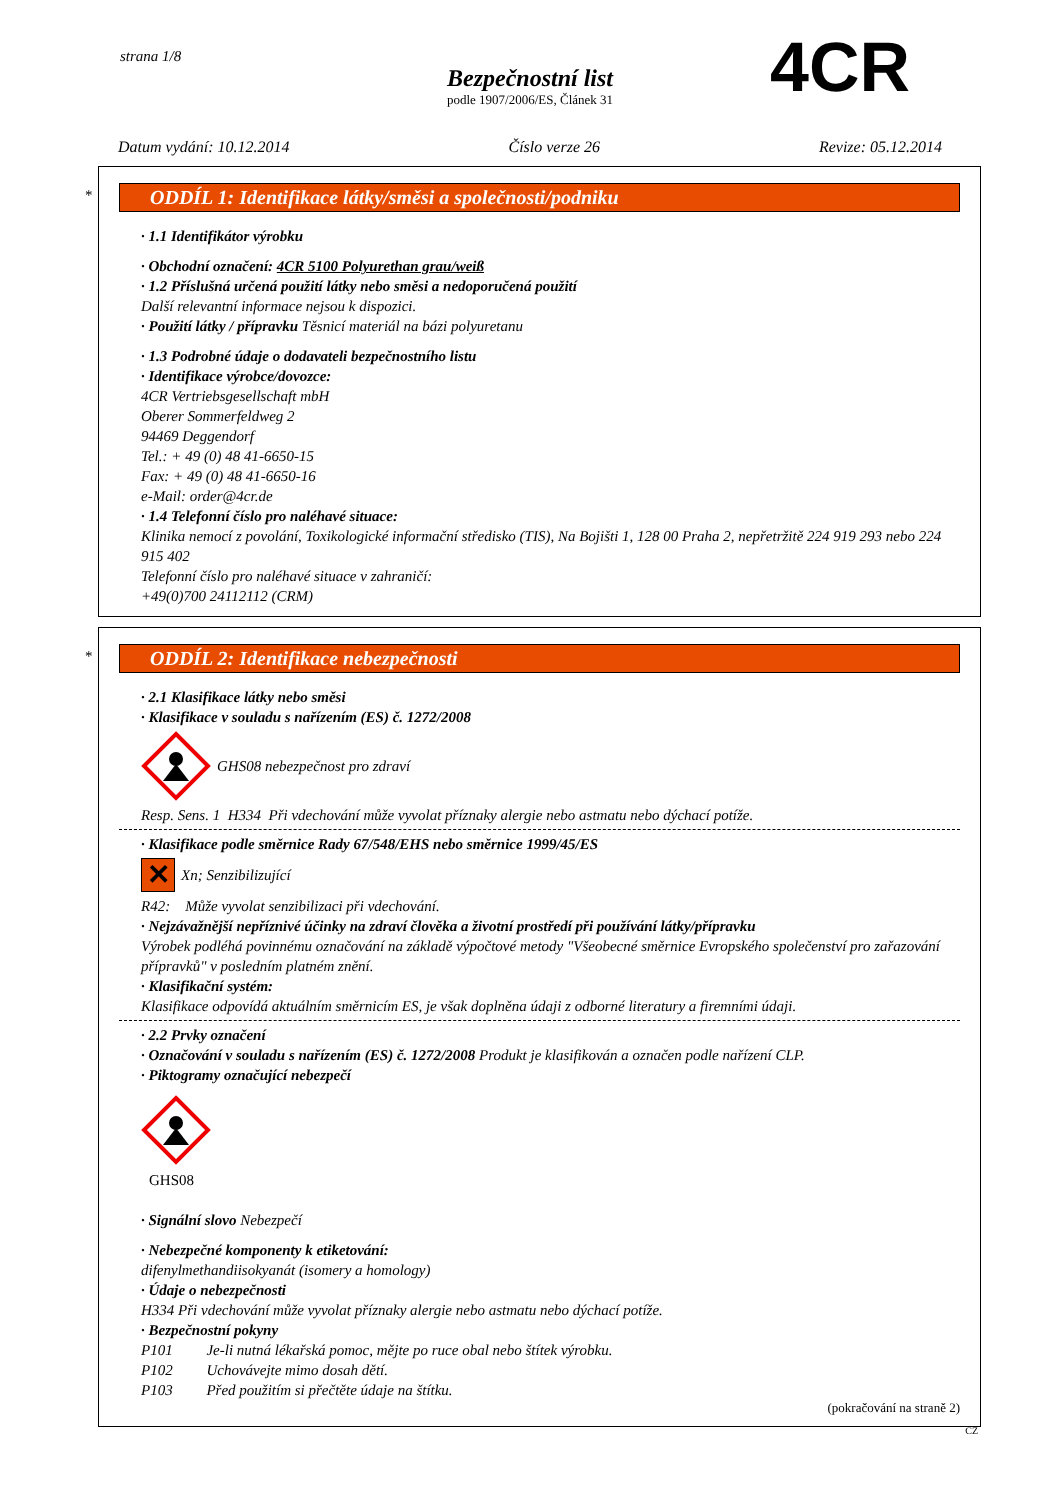strana 1/8
Bezpečnostní list
podle 1907/2006/ES, Článek 31
4CR
Datum vydání: 10.12.2014 Číslo verze 26 Revize: 05.12.2014
*
ODDÍL 1: Identifikace látky/směsi a společnosti/podniku
· 1.1 Identifikátor výrobku
· Obchodní označení: 4CR 5100 Polyurethan grau/weiß
· 1.2 Příslušná určená použití látky nebo směsi a nedoporučená použití
Další relevantní informace nejsou k dispozici.
· Použití látky / přípravku Těsnicí materiál na bázi polyuretanu
· 1.3 Podrobné údaje o dodavateli bezpečnostního listu
· Identifikace výrobce/dovozce:
4CR Vertriebsgesellschaft mbH
Oberer Sommerfeldweg 2
94469 Deggendorf
Tel.: + 49 (0) 48 41-6650-15
Fax: + 49 (0) 48 41-6650-16
e-Mail: order@4cr.de
· 1.4 Telefonní číslo pro naléhavé situace:
Klinika nemocí z povolání, Toxikologické informační středisko (TIS), Na Bojišti 1, 128 00 Praha 2, nepřetržitě 224 919 293 nebo 224 915 402
Telefonní číslo pro naléhavé situace v zahraničí:
+49(0)700 24112112 (CRM)
*
ODDÍL 2: Identifikace nebezpečnosti
· 2.1 Klasifikace látky nebo směsi
· Klasifikace v souladu s nařízením (ES) č. 1272/2008
GHS08 nebezpečnost pro zdraví
Resp. Sens. 1 H334 Při vdechování může vyvolat příznaky alergie nebo astmatu nebo dýchací potíže.
· Klasifikace podle směrnice Rady 67/548/EHS nebo směrnice 1999/45/ES
✕ Xn; Senzibilizující
R42: Může vyvolat senzibilizaci při vdechování.
· Nejzávažnější nepříznivé účinky na zdraví člověka a životní prostředí při používání látky/přípravku
Výrobek podléhá povinnému označování na základě výpočtové metody "Všeobecné směrnice Evropského společenství pro zařazování přípravků" v posledním platném znění.
· Klasifikační systém:
Klasifikace odpovídá aktuálním směrnicím ES, je však doplněna údaji z odborné literatury a firemními údaji.
· 2.2 Prvky označení
· Označování v souladu s nařízením (ES) č. 1272/2008 Produkt je klasifikován a označen podle nařízení CLP.
· Piktogramy označující nebezpečí
GHS08
· Signální slovo Nebezpečí
· Nebezpečné komponenty k etiketování:
difenylmethandiisokyanát (isomery a homology)
· Údaje o nebezpečnosti
H334 Při vdechování může vyvolat příznaky alergie nebo astmatu nebo dýchací potíže.
· Bezpečnostní pokyny
P101 Je-li nutná lékařská pomoc, mějte po ruce obal nebo štítek výrobku.
P102 Uchovávejte mimo dosah dětí.
P103 Před použitím si přečtěte údaje na štítku.
(pokračování na straně 2)
CZ